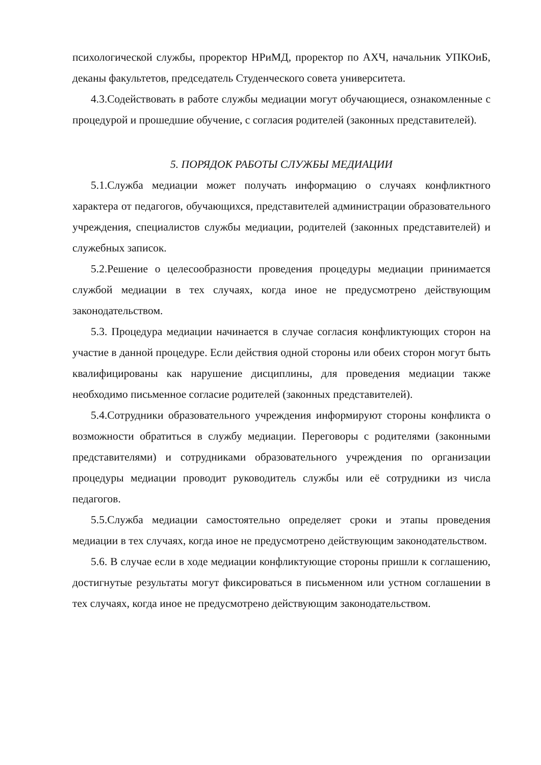психологической службы, проректор НРиМД, проректор по АХЧ, начальник УПКОиБ, деканы факультетов, председатель Студенческого совета университета.
4.3.Содействовать в работе службы медиации могут обучающиеся, ознакомленные с процедурой и прошедшие обучение, с согласия родителей (законных представителей).
5. ПОРЯДОК РАБОТЫ СЛУЖБЫ МЕДИАЦИИ
5.1.Служба медиации может получать информацию о случаях конфликтного характера от педагогов, обучающихся, представителей администрации образовательного учреждения, специалистов службы медиации, родителей (законных представителей) и служебных записок.
5.2.Решение о целесообразности проведения процедуры медиации принимается службой медиации в тех случаях, когда иное не предусмотрено действующим законодательством.
5.3. Процедура медиации начинается в случае согласия конфликтующих сторон на участие в данной процедуре. Если действия одной стороны или обеих сторон могут быть квалифицированы как нарушение дисциплины, для проведения медиации также необходимо письменное согласие родителей (законных представителей).
5.4.Сотрудники образовательного учреждения информируют стороны конфликта о возможности обратиться в службу медиации. Переговоры с родителями (законными представителями) и сотрудниками образовательного учреждения по организации процедуры медиации проводит руководитель службы или её сотрудники из числа педагогов.
5.5.Служба медиации самостоятельно определяет сроки и этапы проведения медиации в тех случаях, когда иное не предусмотрено действующим законодательством.
5.6. В случае если в ходе медиации конфликтующие стороны пришли к соглашению, достигнутые результаты могут фиксироваться в письменном или устном соглашении в тех случаях, когда иное не предусмотрено действующим законодательством.